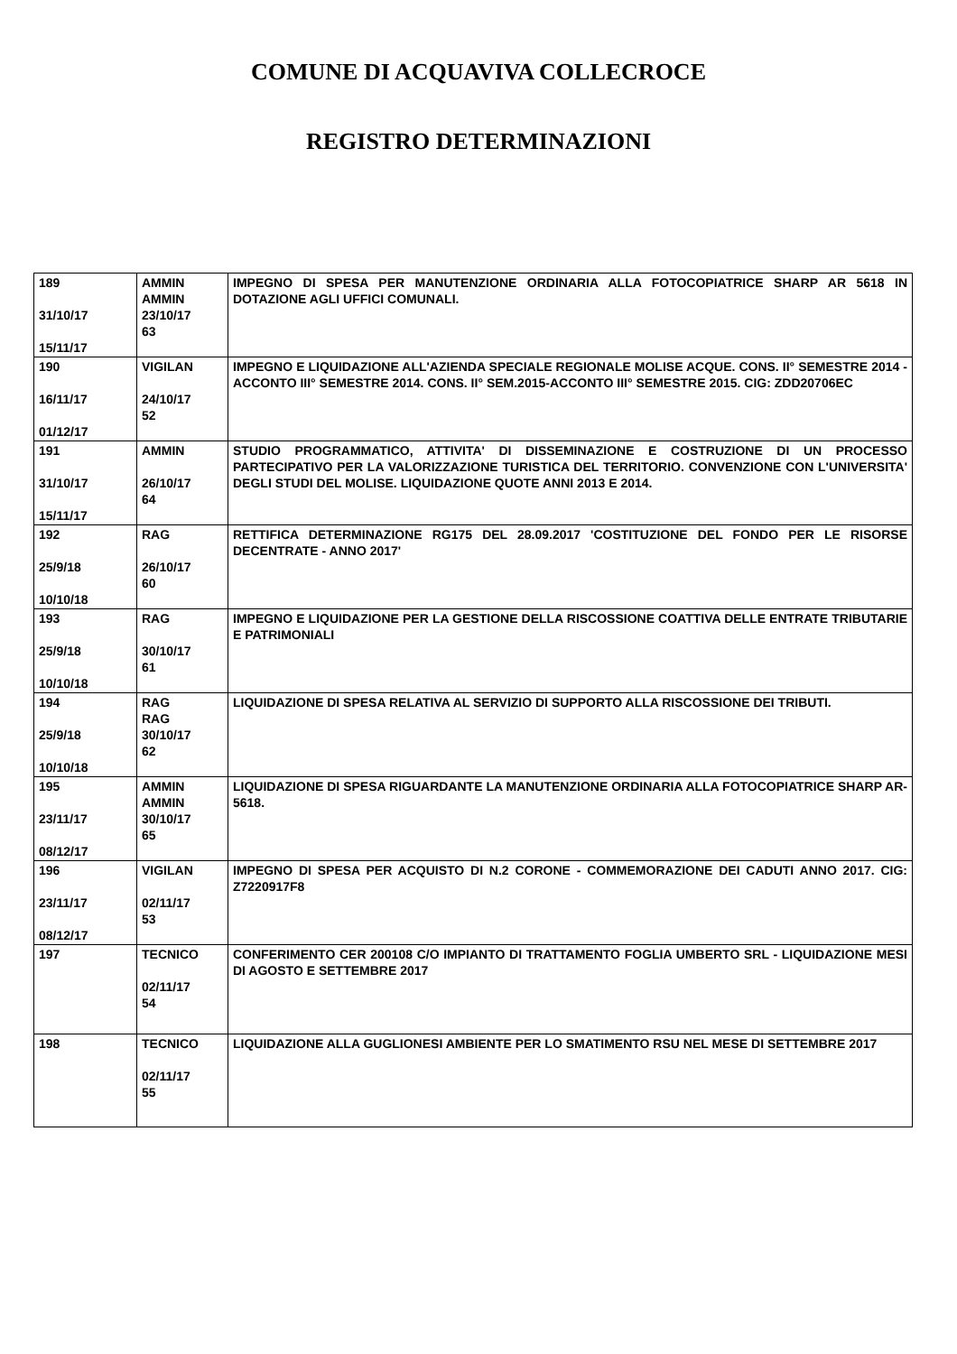COMUNE DI ACQUAVIVA COLLECROCE
REGISTRO DETERMINAZIONI
| 189 31/10/17 15/11/17 | AMMIN AMMIN 23/10/17 63 | IMPEGNO DI SPESA PER MANUTENZIONE ORDINARIA ALLA FOTOCOPIATRICE SHARP AR 5618 IN DOTAZIONE AGLI UFFICI COMUNALI. |
| 190 16/11/17 01/12/17 | VIGILAN 24/10/17 52 | IMPEGNO E LIQUIDAZIONE ALL'AZIENDA SPECIALE REGIONALE MOLISE ACQUE. CONS. II° SEMESTRE 2014 -ACCONTO III° SEMESTRE 2014. CONS. II° SEM.2015-ACCONTO III° SEMESTRE 2015. CIG: ZDD20706EC |
| 191 31/10/17 15/11/17 | AMMIN 26/10/17 64 | STUDIO PROGRAMMATICO, ATTIVITA' DI DISSEMINAZIONE E COSTRUZIONE DI UN PROCESSO PARTECIPATIVO PER LA VALORIZZAZIONE TURISTICA DEL TERRITORIO. CONVENZIONE CON L'UNIVERSITA' DEGLI STUDI DEL MOLISE. LIQUIDAZIONE QUOTE ANNI 2013 E 2014. |
| 192 25/9/18 10/10/18 | RAG 26/10/17 60 | RETTIFICA DETERMINAZIONE RG175 DEL 28.09.2017 'COSTITUZIONE DEL FONDO PER LE RISORSE DECENTRATE - ANNO 2017' |
| 193 25/9/18 10/10/18 | RAG 30/10/17 61 | IMPEGNO E LIQUIDAZIONE PER LA GESTIONE DELLA RISCOSSIONE COATTIVA DELLE ENTRATE TRIBUTARIE E PATRIMONIALI |
| 194 25/9/18 10/10/18 | RAG RAG 30/10/17 62 | LIQUIDAZIONE DI SPESA RELATIVA AL SERVIZIO DI SUPPORTO ALLA RISCOSSIONE DEI TRIBUTI. |
| 195 23/11/17 08/12/17 | AMMIN AMMIN 30/10/17 65 | LIQUIDAZIONE DI SPESA RIGUARDANTE LA MANUTENZIONE ORDINARIA ALLA FOTOCOPIATRICE SHARP AR-5618. |
| 196 23/11/17 08/12/17 | VIGILAN 02/11/17 53 | IMPEGNO DI SPESA PER ACQUISTO DI N.2 CORONE - COMMEMORAZIONE DEI CADUTI ANNO 2017. CIG: Z7220917F8 |
| 197 | TECNICO 02/11/17 54 | CONFERIMENTO CER 200108 C/O IMPIANTO DI TRATTAMENTO FOGLIA UMBERTO SRL - LIQUIDAZIONE MESI DI AGOSTO E SETTEMBRE 2017 |
| 198 | TECNICO 02/11/17 55 | LIQUIDAZIONE ALLA GUGLIONESI AMBIENTE PER LO SMATIMENTO RSU NEL MESE DI SETTEMBRE 2017 |